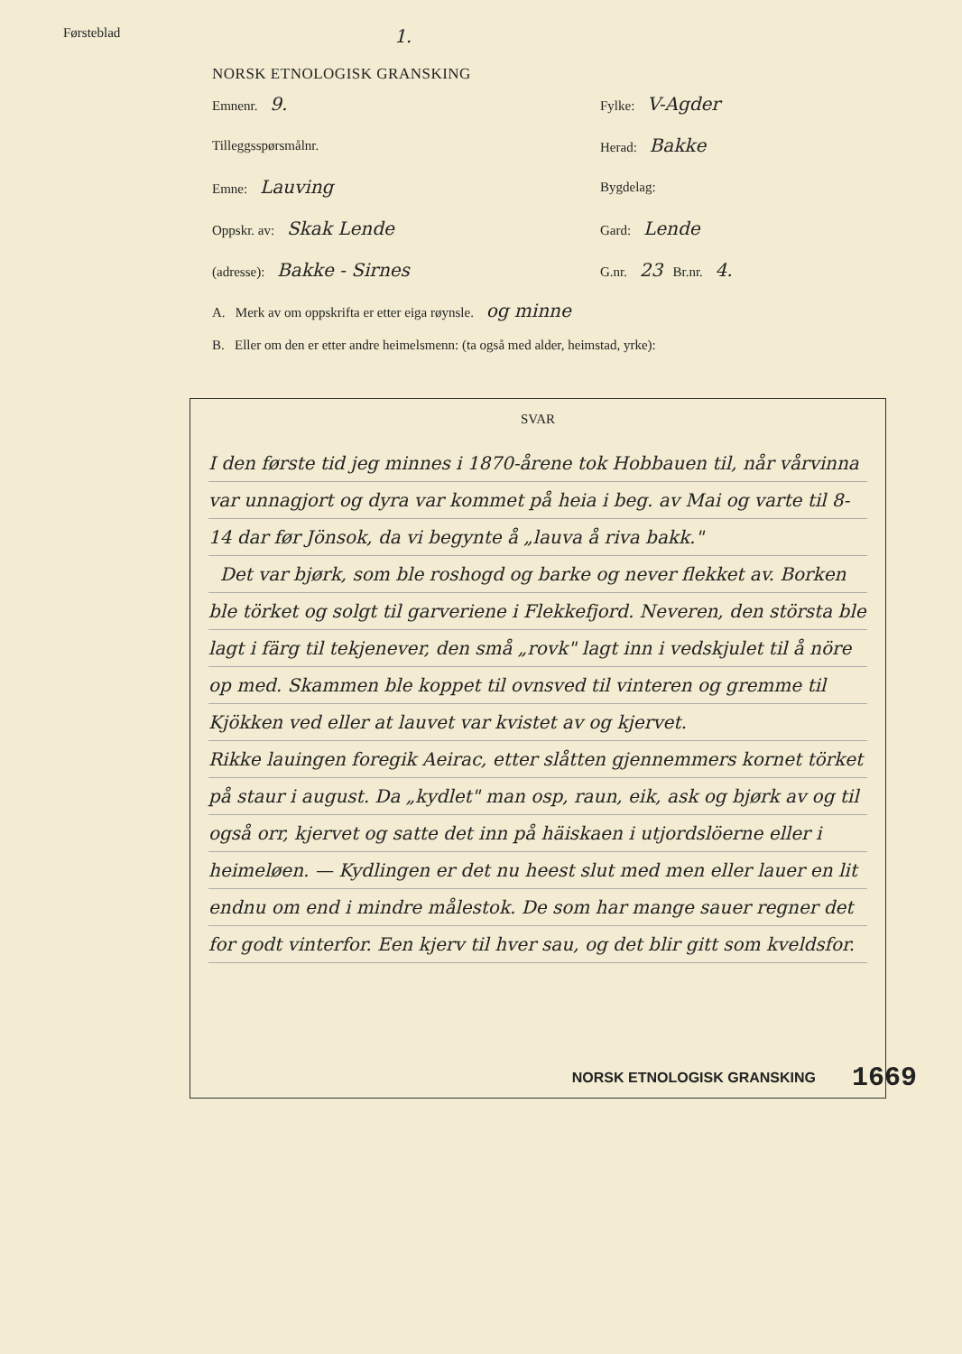Førsteblad 1.
NORSK ETNOLOGISK GRANSKING
Emnenr. 9.
Fylke: V-Agder
Tilleggsspørsmålnr. Herad: Bakke
Emne: Lauving
Bygdelag:
Oppskr. av: Skak Lende
Gard: Lende
(adresse): Bakke - Sirnes
G.nr. 23 Br.nr. 4.
A. Merk av om oppskrifta er etter eiga røynsle. og minne
B. Eller om den er etter andre heimelsmenn: (ta også med alder, heimstad, yrke):
SVAR
I den første tid jeg minnes i 1870-årene tok Hobbauen til, når vårvinna var unnagjort og dyra var kommet på heia i beg. av Mai og varte til 8-14 dar før Jönsok, da vi begynte å „lauva å riva bakk."
Det var bjørk, som ble roshogd og barke og never flekket av. Borken ble törket og solgt til garveriene i Flekkefjord. Neveren, den största ble lagt i färg til tekjenever, den små „rovk" lagt inn i vedskjulet til å nöre op med. Skammen ble koppet til ovnsved til vinteren og gremme til Kjökken ved eller at lauvet var kvistet av og kjervet.
Rikke lauingen foregik Aeirac, etter slåtten gjennemmers kornet törket på staur i august. Da „kydlet" man osp, raun, eik, ask og bjørk av og til også orr, kjervet og satte det inn på häiskaen i utjordslöerne eller i heimeløen. — Kydlingen er det nu heest slut med men eller lauer en lit endnu om end i mindre målestok. De som har mange sauer regner det for godt vinterfor. Een kjerv til hver sau, og det blir gitt som kveldsfor.
NORSK ETNOLOGISK GRANSKING 1669